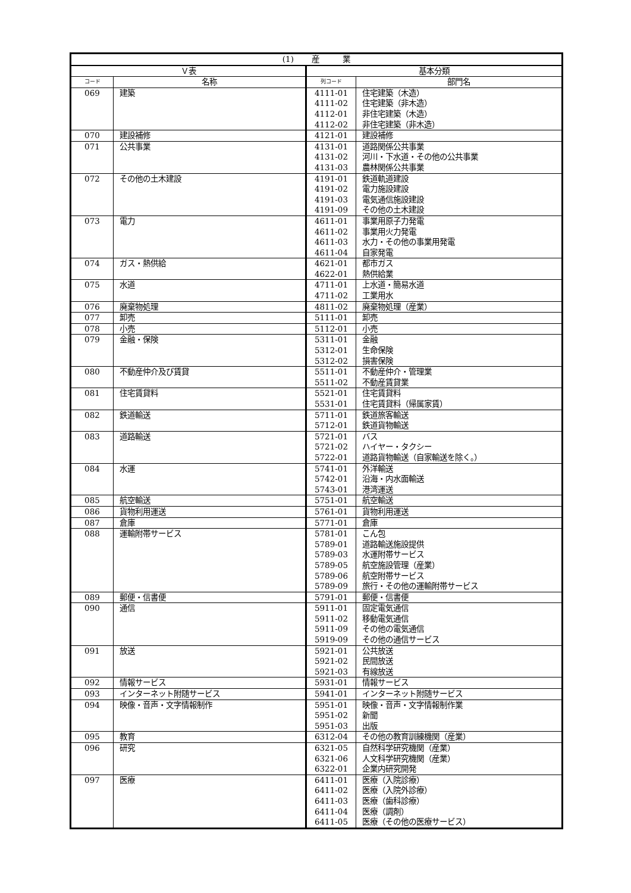| (1) 産 業 | | | |
| --- | --- | --- | --- |
| Ｖ表 | | 基本分類 | |
| コード | 名称 | 列コード | 部門名 |
| 069 | 建築 | 4111-01 | 住宅建築（木造） |
| | | 4111-02 | 住宅建築（非木造） |
| | | 4112-01 | 非住宅建築（木造） |
| | | 4112-02 | 非住宅建築（非木造） |
| 070 | 建設補修 | 4121-01 | 建設補修 |
| 071 | 公共事業 | 4131-01 | 道路関係公共事業 |
| | | 4131-02 | 河川・下水道・その他の公共事業 |
| | | 4131-03 | 農林関係公共事業 |
| 072 | その他の土木建設 | 4191-01 | 鉄道軌道建設 |
| | | 4191-02 | 電力施設建設 |
| | | 4191-03 | 電気通信施設建設 |
| | | 4191-09 | その他の土木建設 |
| 073 | 電力 | 4611-01 | 事業用原子力発電 |
| | | 4611-02 | 事業用火力発電 |
| | | 4611-03 | 水力・その他の事業用発電 |
| | | 4611-04 | 自家発電 |
| 074 | ガス・熱供給 | 4621-01 | 都市ガス |
| | | 4622-01 | 熱供給業 |
| 075 | 水道 | 4711-01 | 上水道・簡易水道 |
| | | 4711-02 | 工業用水 |
| 076 | 廃棄物処理 | 4811-02 | 廃棄物処理（産業） |
| 077 | 卸売 | 5111-01 | 卸売 |
| 078 | 小売 | 5112-01 | 小売 |
| 079 | 金融・保険 | 5311-01 | 金融 |
| | | 5312-01 | 生命保険 |
| | | 5312-02 | 損害保険 |
| 080 | 不動産仲介及び賃貸 | 5511-01 | 不動産仲介・管理業 |
| | | 5511-02 | 不動産賃貸業 |
| 081 | 住宅賃貸料 | 5521-01 | 住宅賃貸料 |
| | | 5531-01 | 住宅賃貸料（帰属家賃） |
| 082 | 鉄道輸送 | 5711-01 | 鉄道旅客輸送 |
| | | 5712-01 | 鉄道貨物輸送 |
| 083 | 道路輸送 | 5721-01 | バス |
| | | 5721-02 | ハイヤー・タクシー |
| | | 5722-01 | 道路貨物輸送（自家輸送を除く。） |
| 084 | 水運 | 5741-01 | 外洋輸送 |
| | | 5742-01 | 沿海・内水面輸送 |
| | | 5743-01 | 港湾運送 |
| 085 | 航空輸送 | 5751-01 | 航空輸送 |
| 086 | 貨物利用運送 | 5761-01 | 貨物利用運送 |
| 087 | 倉庫 | 5771-01 | 倉庫 |
| 088 | 運輸附帯サービス | 5781-01 | こん包 |
| | | 5789-01 | 道路輸送施設提供 |
| | | 5789-03 | 水運附帯サービス |
| | | 5789-05 | 航空施設管理（産業） |
| | | 5789-06 | 航空附帯サービス |
| | | 5789-09 | 旅行・その他の運輸附帯サービス |
| 089 | 郵便・信書便 | 5791-01 | 郵便・信書便 |
| 090 | 通信 | 5911-01 | 固定電気通信 |
| | | 5911-02 | 移動電気通信 |
| | | 5911-09 | その他の電気通信 |
| | | 5919-09 | その他の通信サービス |
| 091 | 放送 | 5921-01 | 公共放送 |
| | | 5921-02 | 民間放送 |
| | | 5921-03 | 有線放送 |
| 092 | 情報サービス | 5931-01 | 情報サービス |
| 093 | インターネット附随サービス | 5941-01 | インターネット附随サービス |
| 094 | 映像・音声・文字情報制作 | 5951-01 | 映像・音声・文字情報制作業 |
| | | 5951-02 | 新聞 |
| | | 5951-03 | 出版 |
| 095 | 教育 | 6312-04 | その他の教育訓練機関（産業） |
| 096 | 研究 | 6321-05 | 自然科学研究機関（産業） |
| | | 6321-06 | 人文科学研究機関（産業） |
| | | 6322-01 | 企業内研究開発 |
| 097 | 医療 | 6411-01 | 医療（入院診療） |
| | | 6411-02 | 医療（入院外診療） |
| | | 6411-03 | 医療（歯科診療） |
| | | 6411-04 | 医療（調剤） |
| | | 6411-05 | 医療（その他の医療サービス） |